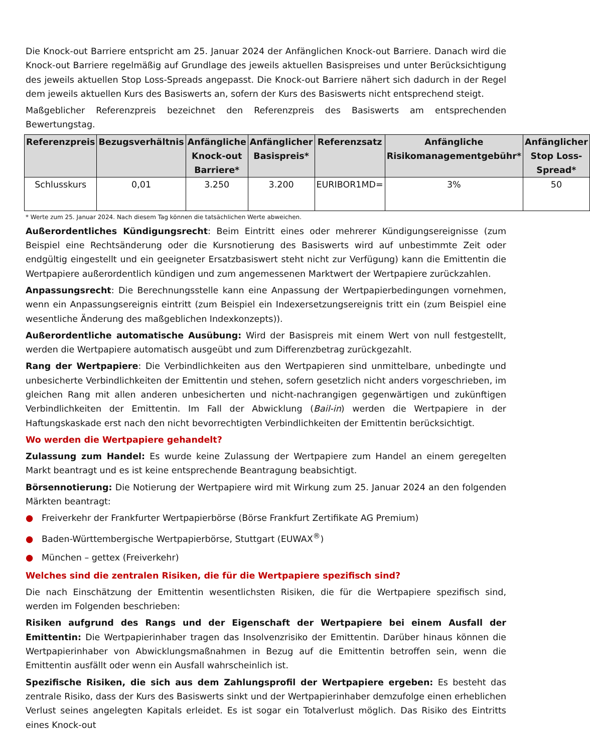Die Knock-out Barriere entspricht am 25. Januar 2024 der Anfänglichen Knock-out Barriere. Danach wird die Knock-out Barriere regelmäßig auf Grundlage des jeweils aktuellen Basispreises und unter Berücksichtigung des jeweils aktuellen Stop Loss-Spreads angepasst. Die Knock-out Barriere nähert sich dadurch in der Regel dem jeweils aktuellen Kurs des Basiswerts an, sofern der Kurs des Basiswerts nicht entsprechend steigt.
Maßgeblicher Referenzpreis bezeichnet den Referenzpreis des Basiswerts am entsprechenden Bewertungstag.
| Referenzpreis | Bezugsverhältnis | Anfängliche Knock-out Barriere* | Anfänglicher Basispreis* | Referenzsatz | Anfängliche Risikomanagementgebühr* | Anfänglicher Stop Loss-Spread* |
| --- | --- | --- | --- | --- | --- | --- |
| Schlusskurs | 0,01 | 3.250 | 3.200 | EURIBOR1MD= | 3% | 50 |
* Werte zum 25. Januar 2024. Nach diesem Tag können die tatsächlichen Werte abweichen.
Außerordentliches Kündigungsrecht: Beim Eintritt eines oder mehrerer Kündigungsereignisse (zum Beispiel eine Rechtsänderung oder die Kursnotierung des Basiswerts wird auf unbestimmte Zeit oder endgültig eingestellt und ein geeigneter Ersatzbasiswert steht nicht zur Verfügung) kann die Emittentin die Wertpapiere außerordentlich kündigen und zum angemessenen Marktwert der Wertpapiere zurückzahlen.
Anpassungsrecht: Die Berechnungsstelle kann eine Anpassung der Wertpapierbedingungen vornehmen, wenn ein Anpassungsereignis eintritt (zum Beispiel ein Indexersetzungsereignis tritt ein (zum Beispiel eine wesentliche Änderung des maßgeblichen Indexkonzepts)).
Außerordentliche automatische Ausübung: Wird der Basispreis mit einem Wert von null festgestellt, werden die Wertpapiere automatisch ausgeübt und zum Differenzbetrag zurückgezahlt.
Rang der Wertpapiere: Die Verbindlichkeiten aus den Wertpapieren sind unmittelbare, unbedingte und unbesicherte Verbindlichkeiten der Emittentin und stehen, sofern gesetzlich nicht anders vorgeschrieben, im gleichen Rang mit allen anderen unbesicherten und nicht-nachrangigen gegenwärtigen und zukünftigen Verbindlichkeiten der Emittentin. Im Fall der Abwicklung (Bail-in) werden die Wertpapiere in der Haftungskaskade erst nach den nicht bevorrechtigten Verbindlichkeiten der Emittentin berücksichtigt.
Wo werden die Wertpapiere gehandelt?
Zulassung zum Handel: Es wurde keine Zulassung der Wertpapiere zum Handel an einem geregelten Markt beantragt und es ist keine entsprechende Beantragung beabsichtigt.
Börsennotierung: Die Notierung der Wertpapiere wird mit Wirkung zum 25. Januar 2024 an den folgenden Märkten beantragt:
● Freiverkehr der Frankfurter Wertpapierbörse (Börse Frankfurt Zertifikate AG Premium)
● Baden-Württembergische Wertpapierbörse, Stuttgart (EUWAX<sup>®</sup>)
● München – gettex (Freiverkehr)
Welches sind die zentralen Risiken, die für die Wertpapiere spezifisch sind?
Die nach Einschätzung der Emittentin wesentlichsten Risiken, die für die Wertpapiere spezifisch sind, werden im Folgenden beschrieben:
Risiken aufgrund des Rangs und der Eigenschaft der Wertpapiere bei einem Ausfall der Emittentin: Die Wertpapierinhaber tragen das Insolvenzrisiko der Emittentin. Darüber hinaus können die Wertpapierinhaber von Abwicklungsmaßnahmen in Bezug auf die Emittentin betroffen sein, wenn die Emittentin ausfällt oder wenn ein Ausfall wahrscheinlich ist.
Spezifische Risiken, die sich aus dem Zahlungsprofil der Wertpapiere ergeben: Es besteht das zentrale Risiko, dass der Kurs des Basiswerts sinkt und der Wertpapierinhaber demzufolge einen erheblichen Verlust seines angelegten Kapitals erleidet. Es ist sogar ein Totalverlust möglich. Das Risiko des Eintritts eines Knock-out